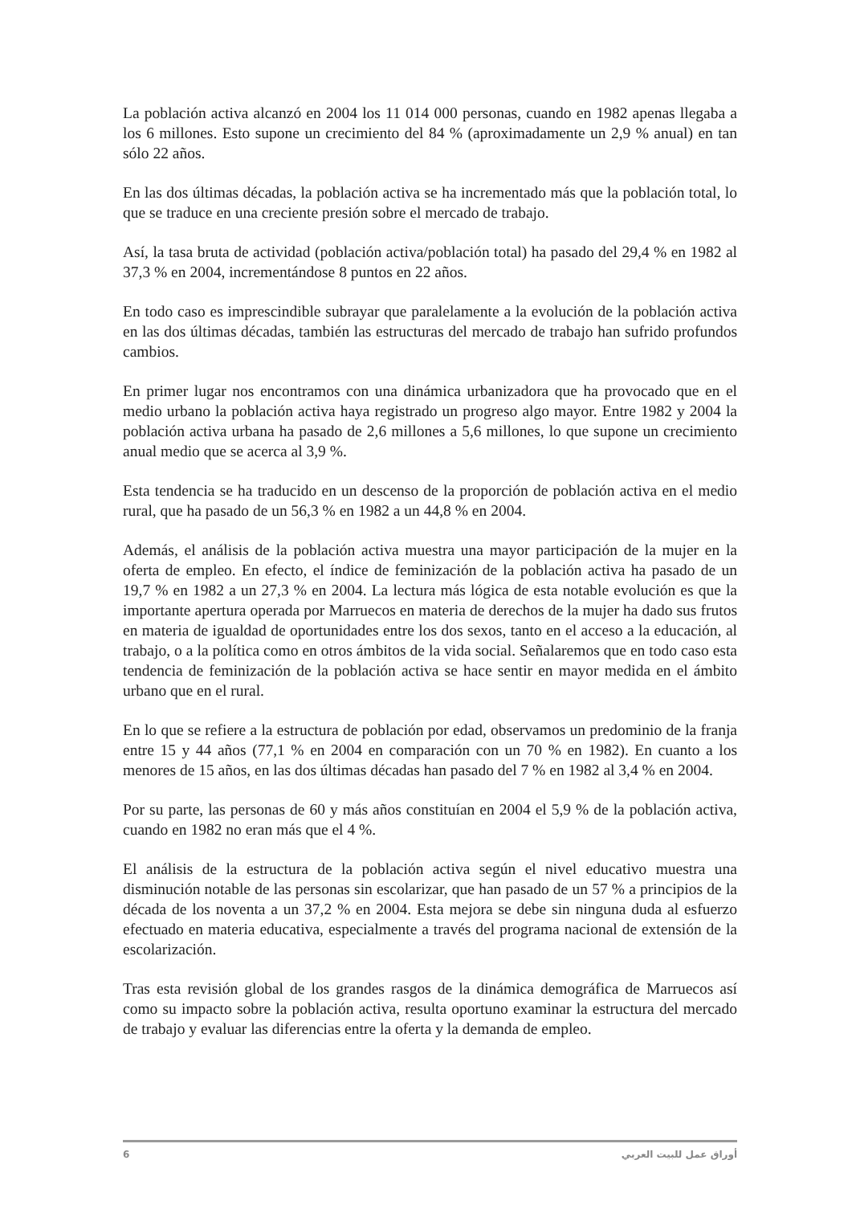La población activa alcanzó en 2004 los 11 014 000 personas, cuando en 1982 apenas llegaba a los 6 millones. Esto supone un crecimiento del 84 % (aproximadamente un 2,9 % anual) en tan sólo 22 años.
En las dos últimas décadas, la población activa se ha incrementado más que la población total, lo que se traduce en una creciente presión sobre el mercado de trabajo.
Así, la tasa bruta de actividad (población activa/población total) ha pasado del 29,4 % en 1982 al 37,3 % en 2004, incrementándose 8 puntos en 22 años.
En todo caso es imprescindible subrayar que paralelamente a la evolución de la población activa en las dos últimas décadas, también las estructuras del mercado de trabajo han sufrido profundos cambios.
En primer lugar nos encontramos con una dinámica urbanizadora que ha provocado que en el medio urbano la población activa haya registrado un progreso algo mayor. Entre 1982 y 2004 la población activa urbana ha pasado de 2,6 millones a 5,6 millones, lo que supone un crecimiento anual medio que se acerca al 3,9 %.
Esta tendencia se ha traducido en un descenso de la proporción de población activa en el medio rural, que ha pasado de un 56,3 % en 1982 a un 44,8 % en 2004.
Además, el análisis de la población activa muestra una mayor participación de la mujer en la oferta de empleo. En efecto, el índice de feminización de la población activa ha pasado de un 19,7 % en 1982 a un 27,3 % en 2004. La lectura más lógica de esta notable evolución es que la importante apertura operada por Marruecos en materia de derechos de la mujer ha dado sus frutos en materia de igualdad de oportunidades entre los dos sexos, tanto en el acceso a la educación, al trabajo, o a la política como en otros ámbitos de la vida social. Señalaremos que en todo caso esta tendencia de feminización de la población activa se hace sentir en mayor medida en el ámbito urbano que en el rural.
En lo que se refiere a la estructura de población por edad, observamos un predominio de la franja entre 15 y 44 años (77,1 % en 2004 en comparación con un 70 % en 1982). En cuanto a los menores de 15 años, en las dos últimas décadas han pasado del 7 % en 1982 al 3,4 % en 2004.
Por su parte, las personas de 60 y más años constituían en 2004 el 5,9 % de la población activa, cuando en 1982 no eran más que el 4 %.
El análisis de la estructura de la población activa según el nivel educativo muestra una disminución notable de las personas sin escolarizar, que han pasado de un 57 % a principios de la década de los noventa a un 37,2 % en 2004. Esta mejora se debe sin ninguna duda al esfuerzo efectuado en materia educativa, especialmente a través del programa nacional de extensión de la escolarización.
Tras esta revisión global de los grandes rasgos de la dinámica demográfica de Marruecos así como su impacto sobre la población activa, resulta oportuno examinar la estructura del mercado de trabajo y evaluar las diferencias entre la oferta y la demanda de empleo.
6 أوراق عمل للبيت العربي